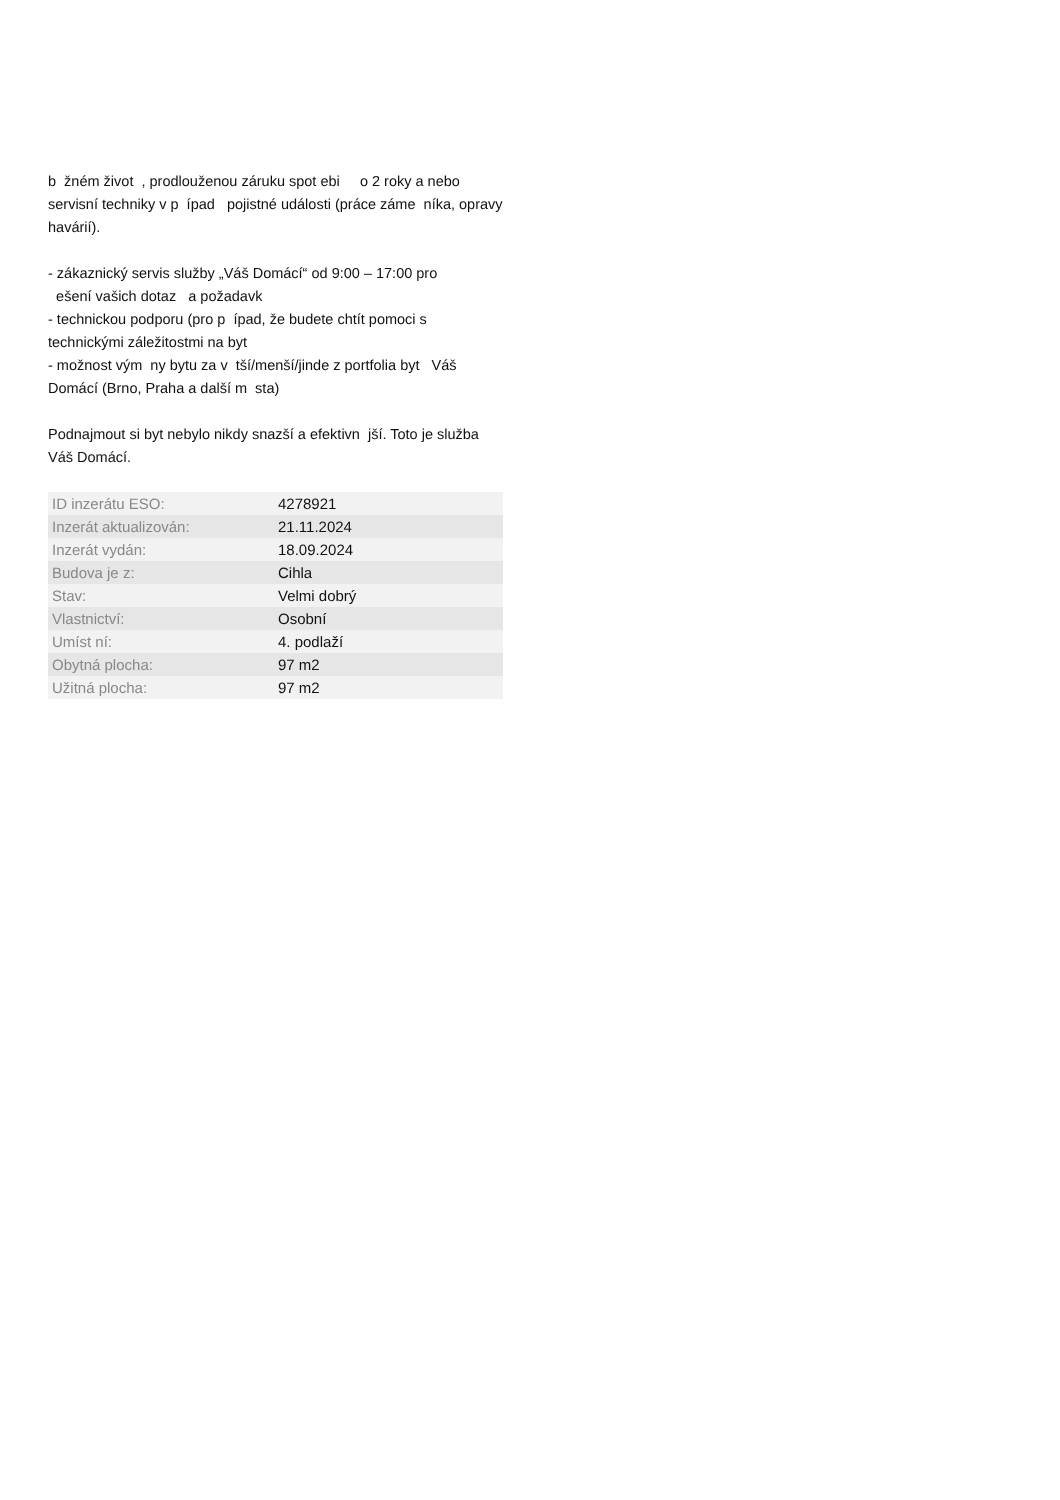b žném život , prodlouženou záruku spot ebi o 2 roky a nebo servisní techniky v p ípad pojistné události (práce záme níka, opravy havárií).
- zákaznický servis služby „Váš Domácí“ od 9:00 – 17:00 pro ešení vašich dotaz a požadavk - technickou podporu (pro p ípad, že budete chtít pomoci s technickými záležitostmi na byt - možnost vým ny bytu za v tší/menší/jinde z portfolia byt Váš Domácí (Brno, Praha a další m sta)
Podnajmout si byt nebylo nikdy snazší a efektivn jší. Toto je služba Váš Domácí.
| ID inzerátu ESO: | 4278921 |
| Inzerát aktualizován: | 21.11.2024 |
| Inzerát vydán: | 18.09.2024 |
| Budova je z: | Cihla |
| Stav: | Velmi dobrý |
| Vlastnictví: | Osobní |
| Umíst ní: | 4. podlaží |
| Obytná plocha: | 97 m2 |
| Užitná plocha: | 97 m2 |